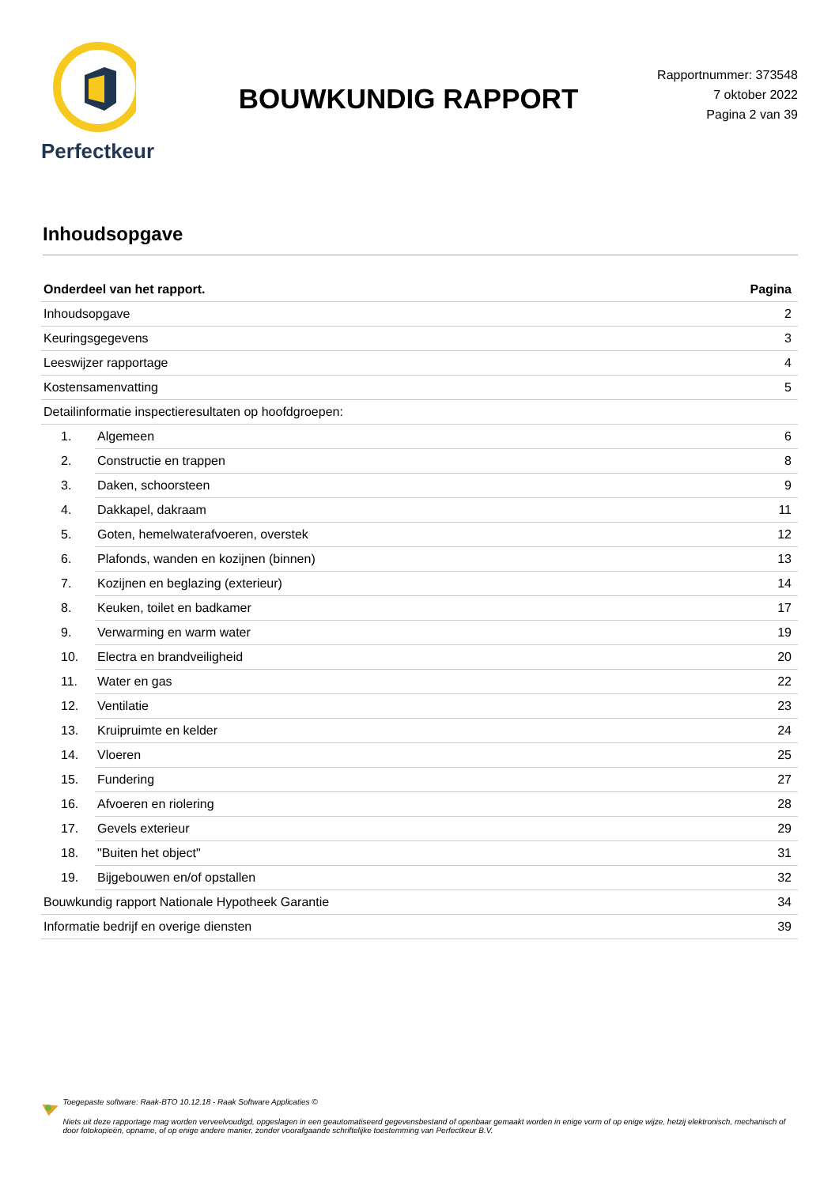Perfectkeur
BOUWKUNDIG RAPPORT
Rapportnummer: 373548
7 oktober 2022
Pagina 2 van 39
Inhoudsopgave
| Onderdeel van het rapport. | | Pagina |
| --- | --- | --- |
| Inhoudsopgave | | 2 |
| Keuringsgegevens | | 3 |
| Leeswijzer rapportage | | 4 |
| Kostensamenvatting | | 5 |
| Detailinformatie inspectieresultaten op hoofdgroepen: | | |
| 1. | Algemeen | 6 |
| 2. | Constructie en trappen | 8 |
| 3. | Daken, schoorsteen | 9 |
| 4. | Dakkapel, dakraam | 11 |
| 5. | Goten, hemelwaterafvoeren, overstek | 12 |
| 6. | Plafonds, wanden en kozijnen (binnen) | 13 |
| 7. | Kozijnen en beglazing (exterieur) | 14 |
| 8. | Keuken, toilet en badkamer | 17 |
| 9. | Verwarming en warm water | 19 |
| 10. | Electra en brandveiligheid | 20 |
| 11. | Water en gas | 22 |
| 12. | Ventilatie | 23 |
| 13. | Kruipruimte en kelder | 24 |
| 14. | Vloeren | 25 |
| 15. | Fundering | 27 |
| 16. | Afvoeren en riolering | 28 |
| 17. | Gevels exterieur | 29 |
| 18. | "Buiten het object" | 31 |
| 19. | Bijgebouwen en/of opstallen | 32 |
| Bouwkundig rapport Nationale Hypotheek Garantie | | 34 |
| Informatie bedrijf en overige diensten | | 39 |
Toegepaste software: Raak-BTO 10.12.18 - Raak Software Applicaties ©
Niets uit deze rapportage mag worden verveelvoudigd, opgeslagen in een geautomatiseerd gegevensbestand of openbaar gemaakt worden in enige vorm of op enige wijze, hetzij elektronisch, mechanisch of door fotokopieën, opname, of op enige andere manier, zonder voorafgaande schriftelijke toestemming van Perfectkeur B.V.